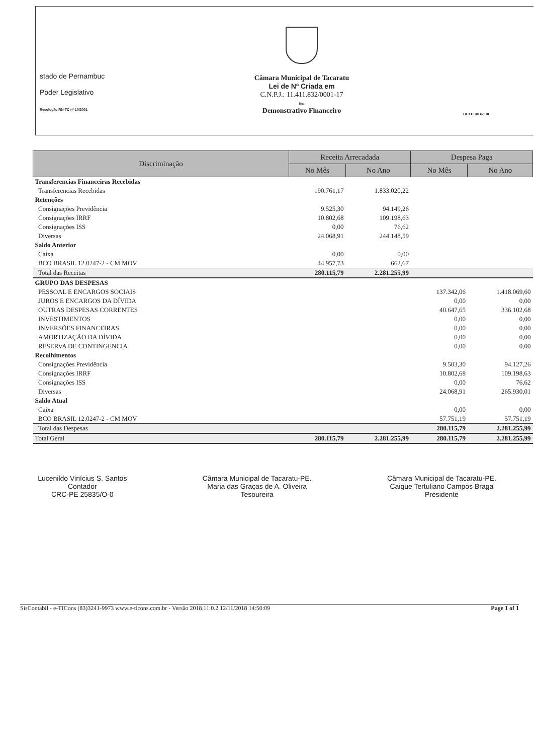stado de Pernambuc
Poder Legislativo
Resolução RN-TC nº 10/2001
Câmara Municipal de Tacaratu
Lei de Nº Criada em
C.N.P.J.: 11.411.832/0001-17
Rua
Demonstrativo Financeiro
OUTUBRO/2018
| Discriminação | Receita Arrecadada | | Despesa Paga | |
| --- | --- | --- | --- | --- |
| | No Mês | No Ano | No Mês | No Ano |
| Transferencias Financeiras Recebidas | | | | |
| Transferencias Recebidas | 190.761,17 | 1.833.020,22 | | |
| Retenções | | | | |
| Consignações Previdência | 9.525,30 | 94.149,26 | | |
| Consignações IRRF | 10.802,68 | 109.198,63 | | |
| Consignações ISS | 0,00 | 76,62 | | |
| Diversas | 24.068,91 | 244.148,59 | | |
| Saldo Anterior | | | | |
| Caixa | 0,00 | 0,00 | | |
| BCO BRASIL 12.0247-2 - CM MOV | 44.957,73 | 662,67 | | |
| Total das Receitas | 280.115,79 | 2.281.255,99 | | |
| GRUPO DAS DESPESAS | | | | |
| PESSOAL E ENCARGOS SOCIAIS | | | 137.342,06 | 1.418.069,60 |
| JUROS E ENCARGOS DA DÍVIDA | | | 0,00 | 0,00 |
| OUTRAS DESPESAS CORRENTES | | | 40.647,65 | 336.102,68 |
| INVESTIMENTOS | | | 0,00 | 0,00 |
| INVERSÕES FINANCEIRAS | | | 0,00 | 0,00 |
| AMORTIZAÇÃO DA DÍVIDA | | | 0,00 | 0,00 |
| RESERVA DE CONTINGENCIA | | | 0,00 | 0,00 |
| Recolhimentos | | | | |
| Consignações Previdência | | | 9.503,30 | 94.127,26 |
| Consignações IRRF | | | 10.802,68 | 109.198,63 |
| Consignações ISS | | | 0,00 | 76,62 |
| Diversas | | | 24.068,91 | 265.930,01 |
| Saldo Atual | | | | |
| Caixa | | | 0,00 | 0,00 |
| BCO BRASIL 12.0247-2 - CM MOV | | | 57.751,19 | 57.751,19 |
| Total das Despesas | | | 280.115,79 | 2.281.255,99 |
| Total Geral | 280.115,79 | 2.281.255,99 | 280.115,79 | 2.281.255,99 |
Lucenildo Vinícius S. Santos
Contador
CRC-PE 25835/O-0
Câmara Municipal de Tacaratu-PE.
Maria das Graças de A. Oliveira
Tesoureira
Câmara Municipal de Tacaratu-PE.
Caique Tertuliano Campos Braga
Presidente
SisContabil - e-TICons (83)3241-9973 www.e-ticons.com.br - Versão 2018.11.0.2 12/11/2018 14:50:09 Page 1 of 1